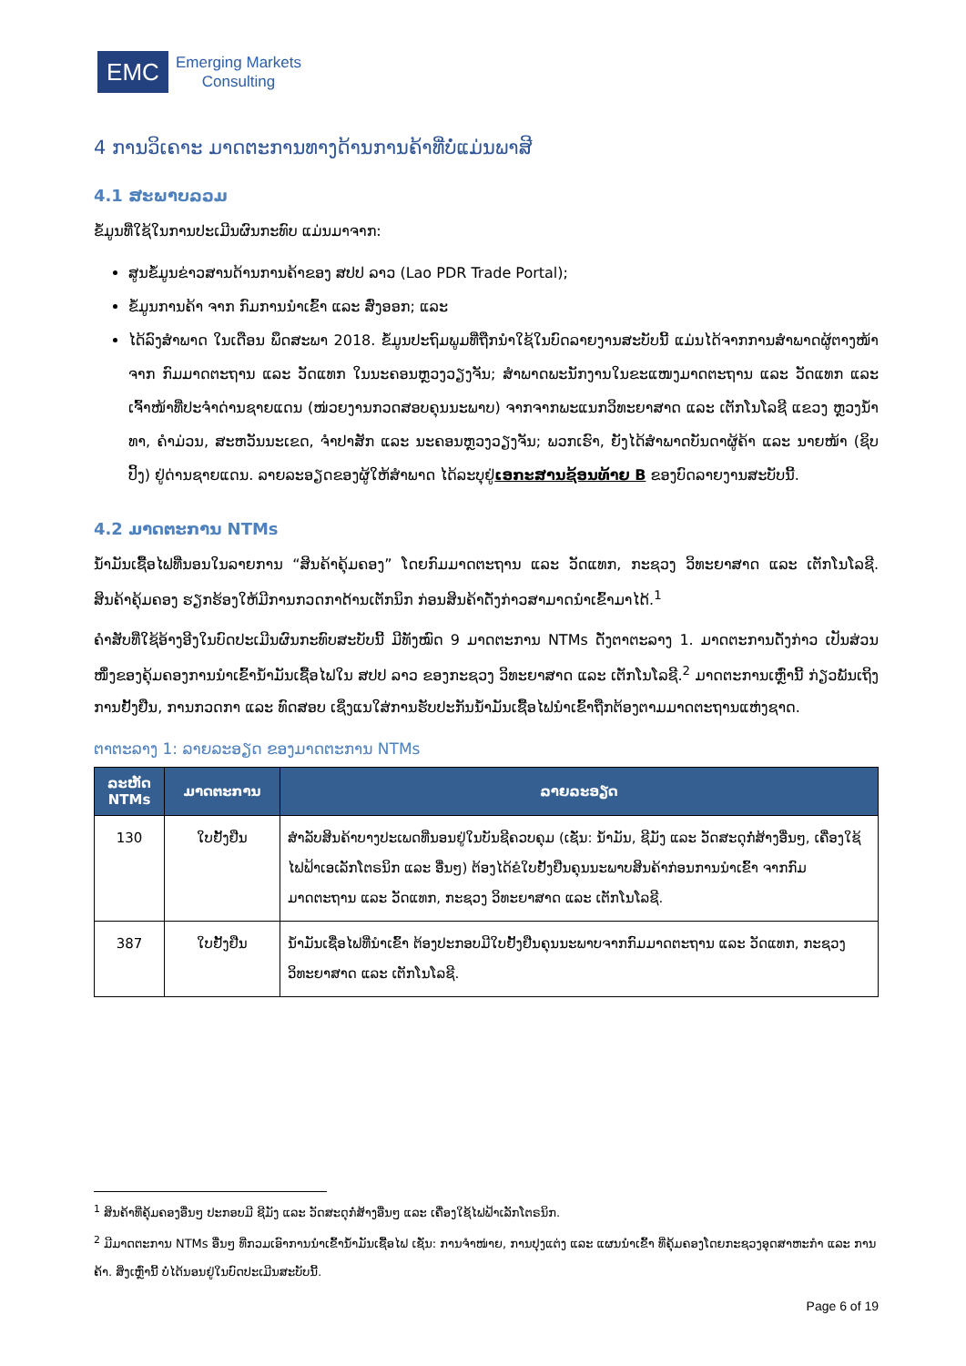EMC
Emerging Markets
Consulting
4 ການວິເຄາະ ມາດຕະການທາງດ້ານການຄ້າທີ່ບໍ່ແມ່ນພາສີ
4.1 ສະພາບລວມ
ຂໍ້ມູນທີ່ໃຊ້ໃນການປະເມີນຜົນກະທົບ ແມ່ນມາຈາກ:
ສູນຂໍ້ມູນຂ່າວສານດ້ານການຄ້າຂອງ ສປປ ລາວ (Lao PDR Trade Portal);
ຂໍ້ມູນການຄ້າ ຈາກ ກົມການນຳເຂົ້າ ແລະ ສົ່ງອອກ; ແລະ
ໄດ້ລົງສຳພາດ ໃນເດືອນ ພຶດສະພາ 2018. ຂໍ້ມູນປະຖົມພູມທີ່ຖືກນຳໃຊ້ໃນບົດລາຍງານສະບັບນີ້ ແມ່ນໄດ້ຈາກການສຳພາດຜູ້ຕາງໜ້າຈາກ ກົມມາດຕະຖານ ແລະ ວັດແທກ ໃນນະຄອນຫຼວງວຽງຈັນ; ສຳພາດພະນັກງານໃນຂະແໜງມາດຕະຖານ ແລະ ວັດແທກ ແລະ ເຈົ້າໜ້າທີ່ປະຈຳດ່ານຊາຍແດນ (ໜ່ວຍງານກວດສອບຄຸນນະພາບ) ຈາກຈາກພະແນກວິທະຍາສາດ ແລະ ເຕັກໂນໂລຊີ ແຂວງ ຫຼວງນ້ຳທາ, ຄຳມ່ວນ, ສະຫວັນນະເຂດ, ຈຳປາສັກ ແລະ ນະຄອນຫຼວງວຽງຈັນ; ພວກເຮົາ, ຍັງໄດ້ສຳພາດບັນດາຜູ້ຄ້າ ແລະ ນາຍໜ້າ (ຊິບປິ້ງ) ຢູ່ດ່ານຊາຍແດນ. ລາຍລະອຽດຂອງຜູ້ໃຫ້ສຳພາດ ໄດ້ລະບຸຢູ່ເອກະສານຊ້ອນທ້າຍ B ຂອງບົດລາຍງານສະບັບນີ້.
4.2 ມາດຕະການ NTMs
ນ້ຳມັນເຊື້ອໄຟທີ່ນອນໃນລາຍການ “ສິນຄ້າຄຸ້ມຄອງ” ໂດຍກົມມາດຕະຖານ ແລະ ວັດແທກ, ກະຊວງ ວິທະຍາສາດ ແລະ ເຕັກໂນໂລຊີ. ສິນຄ້າຄຸ້ມຄອງ ຮຽກຮ້ອງໃຫ້ມີການກວດກາດ້ານເຕັກນິກ ກ່ອນສິນຄ້າດັ່ງກ່າວສາມາດນຳເຂົ້າມາໄດ້.<sup>1</sup>
ຄຳສັບທີ່ໃຊ້ອ້າງອີງໃນບົດປະເມີນຜົນກະທົບສະບັບນີ້ ມີທັງໝົດ 9 ມາດຕະການ NTMs ດັ່ງຕາຕະລາງ 1. ມາດຕະການດັ່ງກ່າວ ເປັນສ່ວນໜຶ່ງຂອງຄຸ້ມຄອງການນຳເຂົ້ານ້ຳມັນເຊື້ອໄຟໃນ ສປປ ລາວ ຂອງກະຊວງ ວິທະຍາສາດ ແລະ ເຕັກໂນໂລຊີ.<sup>2</sup> ມາດຕະການເຫຼົ່ານີ້ ກ່ຽວພັນເຖິງການຢັ້ງຢືນ, ການກວດກາ ແລະ ທົດສອບ ເຊິ່ງແນໃສ່ການຮັບປະກັນນ້ຳມັນເຊື້ອໄຟນຳເຂົ້າຖືກຕ້ອງຕາມມາດຕະຖານແຫ່ງຊາດ.
ຕາຕະລາງ 1: ລາຍລະອຽດ ຂອງມາດຕະການ NTMs
| ລະຫັດ NTMs | ມາດຕະການ | ລາຍລະອຽດ |
| --- | --- | --- |
| 130 | ໃບຢັ້ງຢືນ | ສຳລັບສິນຄ້າບາງປະເພດທີ່ນອນຢູ່ໃນບັນຊີຄວບຄຸມ (ເຊັ່ນ: ນ້ຳມັນ, ຊີມັງ ແລະ ວັດສະດຸກໍ່ສ້າງອື່ນໆ, ເຄື່ອງໃຊ້ໄຟຟ້າເອເລັກໂຕຣນິກ ແລະ ອື່ນໆ) ຕ້ອງໄດ້ຂໍໃບຢັ້ງຢືນຄຸນນະພາບສິນຄ້າກ່ອນການນຳເຂົ້າ ຈາກກົມມາດຕະຖານ ແລະ ວັດແທກ, ກະຊວງ ວິທະຍາສາດ ແລະ ເຕັກໂນໂລຊີ. |
| 387 | ໃບຢັ້ງຢືນ | ນ້ຳມັນເຊື່ອໄຟທີ່ນຳເຂົ້າ ຕ້ອງປະກອບມີໃບຢັ້ງຢືນຄຸນນະພາບຈາກກົມມາດຕະຖານ ແລະ ວັດແທກ, ກະຊວງ ວິທະຍາສາດ ແລະ ເຕັກໂນໂລຊີ. |
<sup>1</sup> ສິນຄ້າທີ່ຄຸ້ມຄອງອື່ນໆ ປະກອບມີ ຊີມັງ ແລະ ວັດສະດຸກໍ່ສ້າງອື່ນໆ ແລະ ເຄື່ອງໃຊ້ໄຟຟ້າເລັກໂຕຣນິກ.
<sup>2</sup> ມີມາດຕະການ NTMs ອື່ນໆ ທີ່ກວມເອົາການນຳເຂົ້ານ້ຳມັນເຊື້ອໄຟ ເຊັ່ນ: ການຈຳໜ່າຍ, ການປຸງແຕ່ງ ແລະ ແຜນນຳເຂົ້າ ທີ່ຄຸ້ມຄອງໂດຍກະຊວງອຸດສາຫະກຳ ແລະ ການຄ້າ. ສິ່ງເຫຼົ່ານີ້ ບໍ່ໄດ້ນອນຢູ່ໃນບົດປະເມີນສະບັບນີ້.
Page 6 of 19